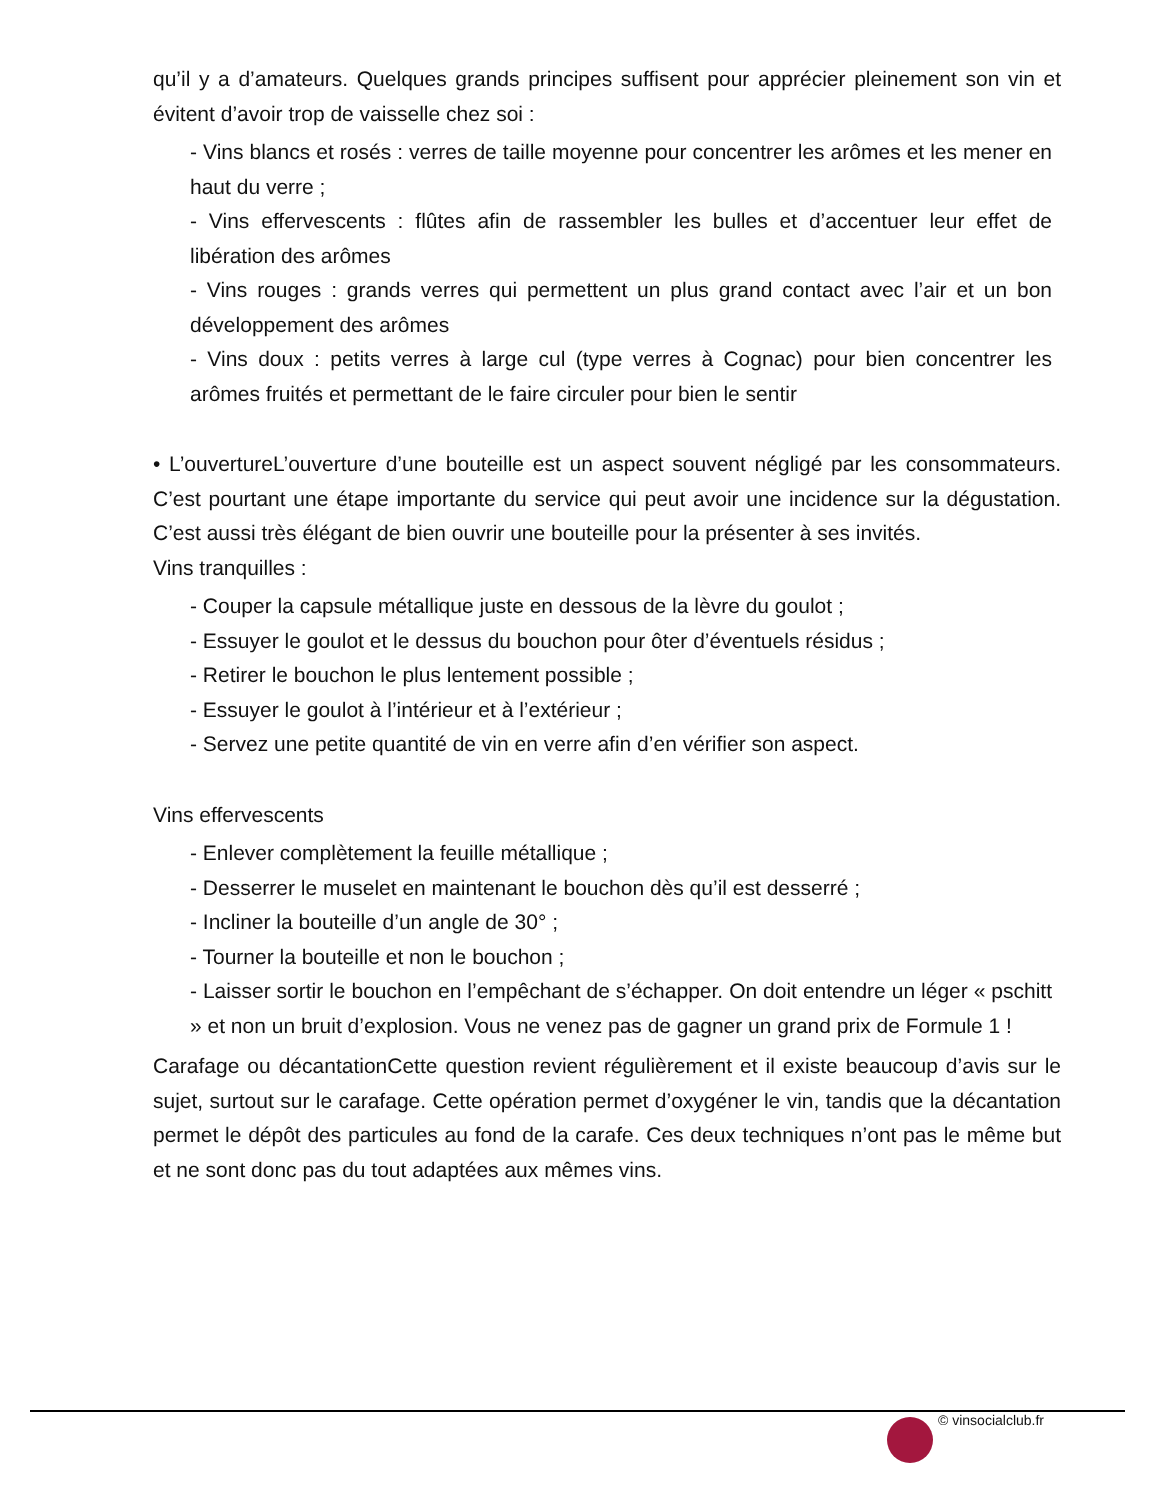qu’il y a d’amateurs. Quelques grands principes suffisent pour apprécier pleinement son vin et évitent d’avoir trop de vaisselle chez soi :
- Vins blancs et rosés : verres de taille moyenne pour concentrer les arômes et les mener en haut du verre ;
- Vins effervescents : flûtes afin de rassembler les bulles et d’accentuer leur effet de libération des arômes
- Vins rouges : grands verres qui permettent un plus grand contact avec l’air et un bon développement des arômes
- Vins doux : petits verres à large cul (type verres à Cognac) pour bien concentrer les arômes fruités et permettant de le faire circuler pour bien le sentir
• L’ouvertureL’ouverture d’une bouteille est un aspect souvent négligé par les consommateurs. C’est pourtant une étape importante du service qui peut avoir une incidence sur la dégustation. C’est aussi très élégant de bien ouvrir une bouteille pour la présenter à ses invités.
Vins tranquilles :
- Couper la capsule métallique juste en dessous de la lèvre du goulot ;
- Essuyer le goulot et le dessus du bouchon pour ôter d’éventuels résidus ;
- Retirer le bouchon le plus lentement possible ;
- Essuyer le goulot à l’intérieur et à l’extérieur ;
- Servez une petite quantité de vin en verre afin d’en vérifier son aspect.
Vins effervescents
- Enlever complètement la feuille métallique ;
- Desserrer le muselet en maintenant le bouchon dès qu’il est desserré ;
- Incliner la bouteille d’un angle de 30° ;
- Tourner la bouteille et non le bouchon ;
- Laisser sortir le bouchon en l’empêchant de s’échapper. On doit entendre un léger « pschitt » et non un bruit d’explosion. Vous ne venez pas de gagner un grand prix de Formule 1 !
Carafage ou décantationCette question revient régulièrement et il existe beaucoup d’avis sur le sujet, surtout sur le carafage. Cette opération permet d’oxygéner le vin, tandis que la décantation permet le dépôt des particules au fond de la carafe. Ces deux techniques n’ont pas le même but et ne sont donc pas du tout adaptées aux mêmes vins.
© vinsocialclub.fr